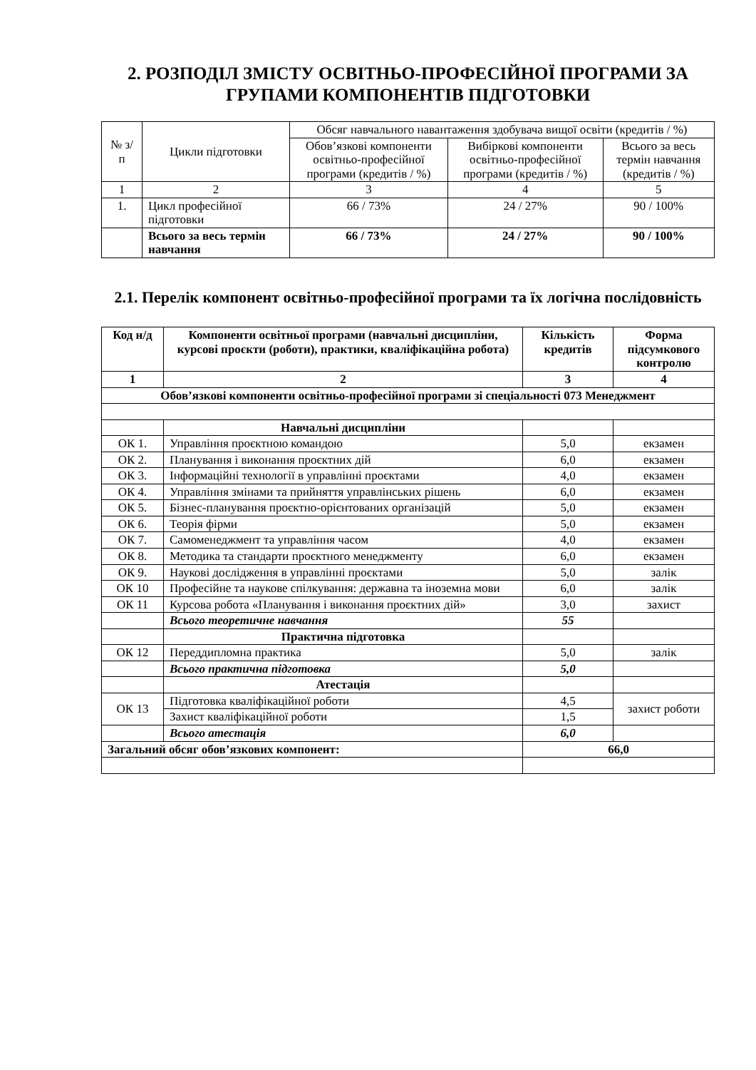2. РОЗПОДІЛ ЗМІСТУ ОСВІТНЬО-ПРОФЕСІЙНОЇ ПРОГРАМИ ЗА ГРУПАМИ КОМПОНЕНТІВ ПІДГОТОВКИ
| № з/п | Цикли підготовки | Обсяг навчального навантаження здобувача вищої освіти (кредитів / %) | | |
| | | Обов’язкові компоненти освітньо-професійної програми (кредитів / %) | Вибіркові компоненти освітньо-професійної програми (кредитів / %) | Всього за весь термін навчання (кредитів / %) |
| 1 | 2 | 3 | 4 | 5 |
| 1. | Цикл професійної підготовки | 66 / 73% | 24 / 27% | 90 / 100% |
| | Всього за весь термін навчання | 66 / 73% | 24 / 27% | 90 / 100% |
2.1. Перелік компонент освітньо-професійної програми та їх логічна послідовність
| Код н/д | Компоненти освітньої програми (навчальні дисципліни, курсові проєкти (роботи), практики, кваліфікаційна робота) | Кількість кредитів | Форма підсумкового контролю |
| --- | --- | --- | --- |
| 1 | 2 | 3 | 4 |
| Обов’язкові компоненти освітньо-професійної програми зі спеціальності 073 Менеджмент | | | |
| | Навчальні дисципліни | | |
| ОК 1. | Управління проєктною командою | 5,0 | екзамен |
| ОК 2. | Планування і виконання проєктних дій | 6,0 | екзамен |
| ОК 3. | Інформаційні технології в управлінні проєктами | 4,0 | екзамен |
| ОК 4. | Управління змінами та прийняття управлінських рішень | 6,0 | екзамен |
| ОК 5. | Бізнес-планування проєктно-орієнтованих організацій | 5,0 | екзамен |
| ОК 6. | Теорія фірми | 5,0 | екзамен |
| ОК 7. | Самоменеджмент та управління часом | 4,0 | екзамен |
| ОК 8. | Методика та стандарти проєктного менеджменту | 6,0 | екзамен |
| ОК 9. | Наукові дослідження в управлінні проєктами | 5,0 | залік |
| ОК 10 | Професійне та наукове спілкування: державна та іноземна мови | 6,0 | залік |
| ОК 11 | Курсова робота «Планування і виконання проєктних дій» | 3,0 | захист |
| | Всього теоретичне навчання | 55 | |
| | Практична підготовка | | |
| ОК 12 | Переддипломна практика | 5,0 | залік |
| | Всього практична підготовка | 5,0 | |
| | Атестація | | |
| ОК 13 | Підготовка кваліфікаційної роботи | 4,5 | захист роботи |
| | Захист кваліфікаційної роботи | 1,5 | |
| | Всього атестація | 6,0 | |
| Загальний обсяг обов’язкових компонент: | | 66,0 | |